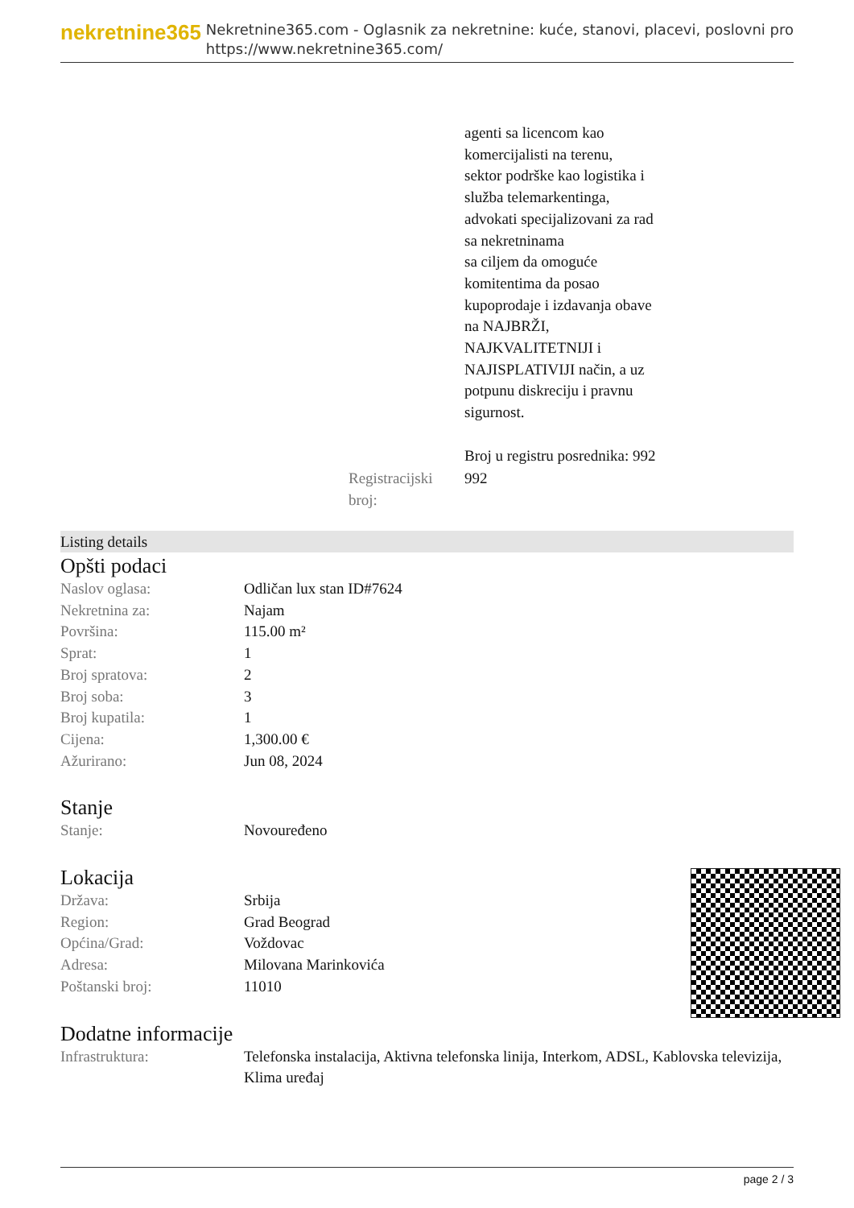nekretnine365
Nekretnine365.com - Oglasnik za nekretnine: kuće, stanovi, placevi, poslovni pro
https://www.nekretnine365.com/
| | agenti sa licencom kao komercijalisti na terenu, sektor podrške kao logistika i služba telemarkentinga, advokati specijalizovani za rad sa nekretninama sa ciljem da omoguće komitentima da posao kupoprodaje i izdavanja obave na NAJBRŽI, NAJKVALITETNIJI i NAJISPLATIVIJI način, a uz potpunu diskreciju i pravnu sigurnost. Broj u registru posrednika: 992 |
| Registracijski broj: | 992 |
Listing details
Opšti podaci
| Naslov oglasa: | Odličan lux stan ID#7624 |
| Nekretnina za: | Najam |
| Površina: | 115.00 m² |
| Sprat: | 1 |
| Broj spratova: | 2 |
| Broj soba: | 3 |
| Broj kupatila: | 1 |
| Cijena: | 1,300.00 € |
| Ažurirano: | Jun 08, 2024 |
Stanje
| Stanje: | Novouređeno |
Lokacija
| Država: | Srbija |
| Region: | Grad Beograd |
| Općina/Grad: | Voždovac |
| Adresa: | Milovana Marinkovića |
| Poštanski broj: | 11010 |
Dodatne informacije
| Infrastruktura: | Telefonska instalacija, Aktivna telefonska linija, Interkom, ADSL, Kablovska televizija, Klima uređaj |
page 2 / 3